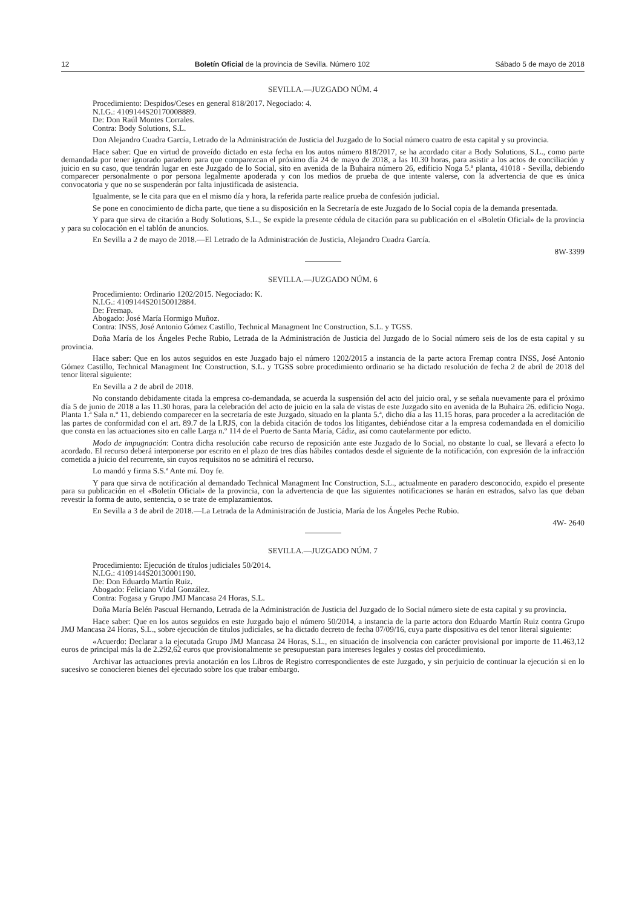12 Boletín Oficial de la provincia de Sevilla. Número 102 Sábado 5 de mayo de 2018
SEVILLA.—JUZGADO NÚM. 4
Procedimiento: Despidos/Ceses en general 818/2017. Negociado: 4.
N.I.G.: 4109144S20170008889.
De: Don Raúl Montes Corrales.
Contra: Body Solutions, S.L.
Don Alejandro Cuadra García, Letrado de la Administración de Justicia del Juzgado de lo Social número cuatro de esta capital y su provincia.
Hace saber: Que en virtud de proveído dictado en esta fecha en los autos número 818/2017, se ha acordado citar a Body Solutions, S.L., como parte demandada por tener ignorado paradero para que comparezcan el próximo día 24 de mayo de 2018, a las 10.30 horas, para asistir a los actos de conciliación y juicio en su caso, que tendrán lugar en este Juzgado de lo Social, sito en avenida de la Buhaira número 26, edificio Noga 5.ª planta, 41018 - Sevilla, debiendo comparecer personalmente o por persona legalmente apoderada y con los medios de prueba de que intente valerse, con la advertencia de que es única convocatoria y que no se suspenderán por falta injustificada de asistencia.
Igualmente, se le cita para que en el mismo día y hora, la referida parte realice prueba de confesión judicial.
Se pone en conocimiento de dicha parte, que tiene a su disposición en la Secretaría de este Juzgado de lo Social copia de la demanda presentada.
Y para que sirva de citación a Body Solutions, S.L., Se expide la presente cédula de citación para su publicación en el «Boletín Oficial» de la provincia y para su colocación en el tablón de anuncios.
En Sevilla a 2 de mayo de 2018.—El Letrado de la Administración de Justicia, Alejandro Cuadra García.
8W-3399
SEVILLA.—JUZGADO NÚM. 6
Procedimiento: Ordinario 1202/2015. Negociado: K.
N.I.G.: 4109144S20150012884.
De: Fremap.
Abogado: José María Hormigo Muñoz.
Contra: INSS, José Antonio Gómez Castillo, Technical Managment Inc Construction, S.L. y TGSS.
Doña María de los Ángeles Peche Rubio, Letrada de la Administración de Justicia del Juzgado de lo Social número seis de los de esta capital y su provincia.
Hace saber: Que en los autos seguidos en este Juzgado bajo el número 1202/2015 a instancia de la parte actora Fremap contra INSS, José Antonio Gómez Castillo, Technical Managment Inc Construction, S.L. y TGSS sobre procedimiento ordinario se ha dictado resolución de fecha 2 de abril de 2018 del tenor literal siguiente:
En Sevilla a 2 de abril de 2018.
No constando debidamente citada la empresa co-demandada, se acuerda la suspensión del acto del juicio oral, y se señala nuevamente para el próximo día 5 de junio de 2018 a las 11.30 horas, para la celebración del acto de juicio en la sala de vistas de este Juzgado sito en avenida de la Buhaira 26. edificio Noga. Planta 1.ª Sala n.º 11, debiendo comparecer en la secretaría de este Juzgado, situado en la planta 5.ª, dicho día a las 11.15 horas, para proceder a la acreditación de las partes de conformidad con el art. 89.7 de la LRJS, con la debida citación de todos los litigantes, debiéndose citar a la empresa codemandada en el domicilio que consta en las actuaciones sito en calle Larga n.º 114 de el Puerto de Santa María, Cádiz, así como cautelarmente por edicto.
Modo de impugnación: Contra dicha resolución cabe recurso de reposición ante este Juzgado de lo Social, no obstante lo cual, se llevará a efecto lo acordado. El recurso deberá interponerse por escrito en el plazo de tres días hábiles contados desde el siguiente de la notificación, con expresión de la infracción cometida a juicio del recurrente, sin cuyos requisitos no se admitirá el recurso.
Lo mandó y firma S.S.ª Ante mí. Doy fe.
Y para que sirva de notificación al demandado Technical Managment Inc Construction, S.L., actualmente en paradero desconocido, expido el presente para su publicación en el «Boletín Oficial» de la provincia, con la advertencia de que las siguientes notificaciones se harán en estrados, salvo las que deban revestir la forma de auto, sentencia, o se trate de emplazamientos.
En Sevilla a 3 de abril de 2018.—La Letrada de la Administración de Justicia, María de los Ángeles Peche Rubio.
4W- 2640
SEVILLA.—JUZGADO NÚM. 7
Procedimiento: Ejecución de títulos judiciales 50/2014.
N.I.G.: 4109144S20130001190.
De: Don Eduardo Martín Ruiz.
Abogado: Feliciano Vidal González.
Contra: Fogasa y Grupo JMJ Mancasa 24 Horas, S.L.
Doña María Belén Pascual Hernando, Letrada de la Administración de Justicia del Juzgado de lo Social número siete de esta capital y su provincia.
Hace saber: Que en los autos seguidos en este Juzgado bajo el número 50/2014, a instancia de la parte actora don Eduardo Martín Ruiz contra Grupo JMJ Mancasa 24 Horas, S.L., sobre ejecución de títulos judiciales, se ha dictado decreto de fecha 07/09/16, cuya parte dispositiva es del tenor literal siguiente:
«Acuerdo: Declarar a la ejecutada Grupo JMJ Mancasa 24 Horas, S.L., en situación de insolvencia con carácter provisional por importe de 11.463,12 euros de principal más la de 2.292,62 euros que provisionalmente se presupuestan para intereses legales y costas del procedimiento.
Archivar las actuaciones previa anotación en los Libros de Registro correspondientes de este Juzgado, y sin perjuicio de continuar la ejecución si en lo sucesivo se conocieren bienes del ejecutado sobre los que trabar embargo.